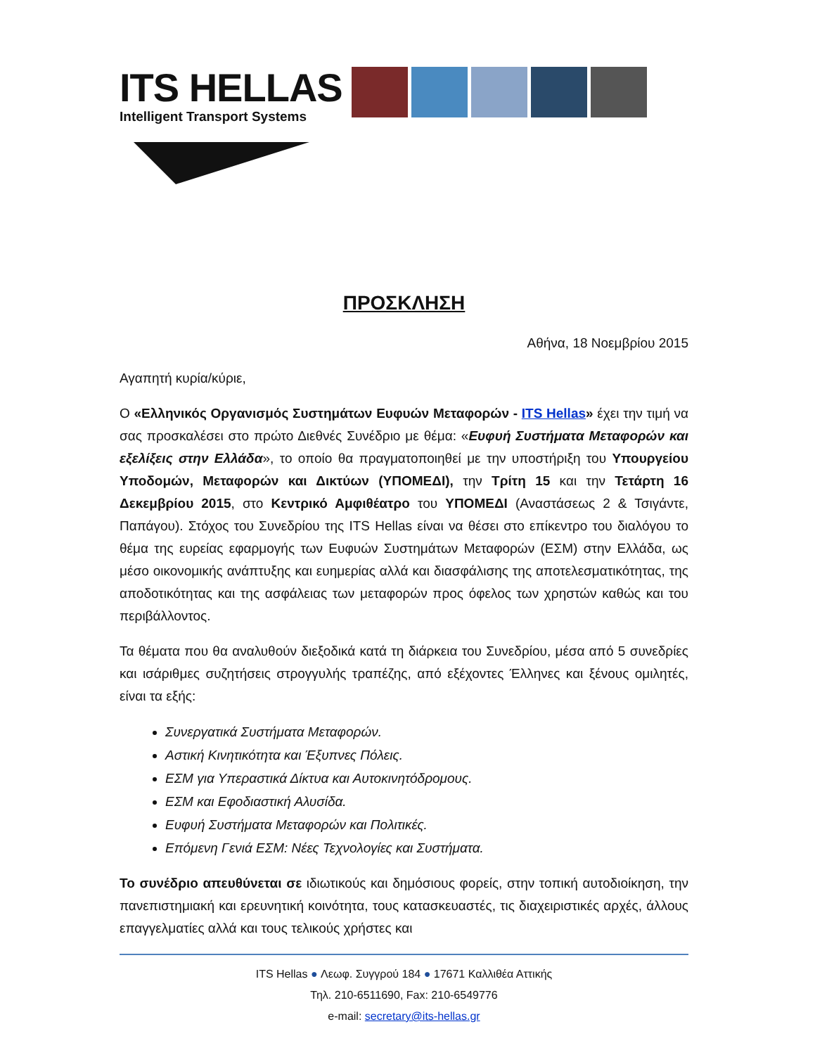ITS HELLAS
Intelligent Transport Systems
ΠΡΟΣΚΛΗΣΗ
Αθήνα, 18 Νοεμβρίου 2015
Αγαπητή κυρία/κύριε,
Ο «Ελληνικός Οργανισμός Συστημάτων Ευφυών Μεταφορών - ITS Hellas» έχει την τιμή να σας προσκαλέσει στο πρώτο Διεθνές Συνέδριο με θέμα: «Ευφυή Συστήματα Μεταφορών και εξελίξεις στην Ελλάδα», το οποίο θα πραγματοποιηθεί με την υποστήριξη του Υπουργείου Υποδομών, Μεταφορών και Δικτύων (ΥΠΟΜΕΔΙ), την Τρίτη 15 και την Τετάρτη 16 Δεκεμβρίου 2015, στο Κεντρικό Αμφιθέατρο του ΥΠΟΜΕΔΙ (Αναστάσεως 2 & Τσιγάντε, Παπάγου). Στόχος του Συνεδρίου της ITS Hellas είναι να θέσει στο επίκεντρο του διαλόγου το θέμα της ευρείας εφαρμογής των Ευφυών Συστημάτων Μεταφορών (ΕΣΜ) στην Ελλάδα, ως μέσο οικονομικής ανάπτυξης και ευημερίας αλλά και διασφάλισης της αποτελεσματικότητας, της αποδοτικότητας και της ασφάλειας των μεταφορών προς όφελος των χρηστών καθώς και του περιβάλλοντος.
Τα θέματα που θα αναλυθούν διεξοδικά κατά τη διάρκεια του Συνεδρίου, μέσα από 5 συνεδρίες και ισάριθμες συζητήσεις στρογγυλής τραπέζης, από εξέχοντες Έλληνες και ξένους ομιλητές, είναι τα εξής:
Συνεργατικά Συστήματα Μεταφορών.
Αστική Κινητικότητα και Έξυπνες Πόλεις.
ΕΣΜ για Υπεραστικά Δίκτυα και Αυτοκινητόδρομους.
ΕΣΜ και Εφοδιαστική Αλυσίδα.
Ευφυή Συστήματα Μεταφορών και Πολιτικές.
Επόμενη Γενιά ΕΣΜ: Νέες Τεχνολογίες και Συστήματα.
Το συνέδριο απευθύνεται σε ιδιωτικούς και δημόσιους φορείς, στην τοπική αυτοδιοίκηση, την πανεπιστημιακή και ερευνητική κοινότητα, τους κατασκευαστές, τις διαχειριστικές αρχές, άλλους επαγγελματίες αλλά και τους τελικούς χρήστες και
ITS Hellas ● Λεωφ. Συγγρού 184 ● 17671 Καλλιθέα Αττικής
Τηλ. 210-6511690, Fax: 210-6549776
e-mail: secretary@its-hellas.gr